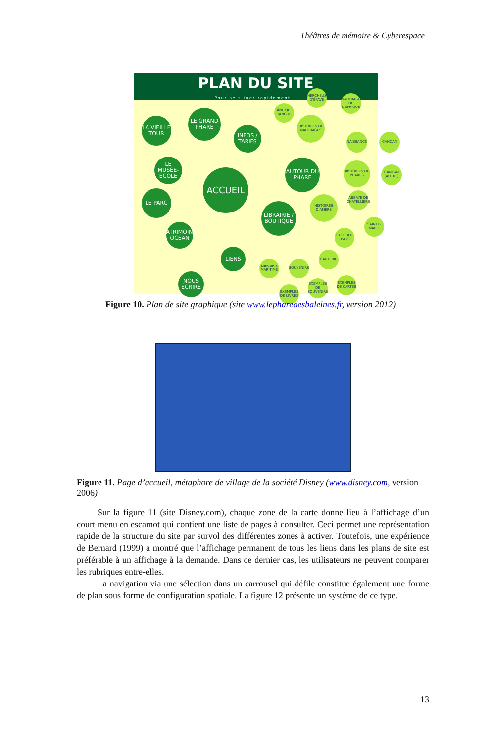Théâtres de mémoire & Cyberespace
PLAN DU SITE
Pour se situer rapidement...
ACCUEIL
LA VIEILLE TOUR
LE GRAND PHARE
INFOS / TARIFS
LE MUSÉE-ÉCOLE
LE PARC
PATRIMOINE OCÉAN
LIENS
NOUS ÉCRIRE
AUTOUR DU PHARE
LIBRAIRIE / BOUTIQUE
HISTOIRES DE NAUFRAGES
ÂNE QUI TANGUE
CHERCHEUSE D'ÉPAVE
NAUFRAGE DE L'AFRIQUE
NAISSANCE CANCAN
HISTOIRES DE PHARES
CANCAN (AUTRE)
HISTOIRES D'AMERS
ABBAYE DE CHATELLIERS
SAINTE-MARIE
CLOCHER D'ARS
CARTERIE
LIBRAIRIE MARITIME
SOUVENIRS
EXEMPLES DE LIVRES
EXEMPLES DE SOUVENIRS
EXEMPLES DE CARTES
Figure 10. Plan de site graphique (site www.lepharedesbaleines.fr, version 2012)
Figure 11. Page d’accueil, métaphore de village de la société Disney (www.disney.com, version 2006)
Sur la figure 11 (site Disney.com), chaque zone de la carte donne lieu à l’affichage d’un court menu en escamot qui contient une liste de pages à consulter. Ceci permet une représentation rapide de la structure du site par survol des différentes zones à activer. Toutefois, une expérience de Bernard (1999) a montré que l’affichage permanent de tous les liens dans les plans de site est préférable à un affichage à la demande. Dans ce dernier cas, les utilisateurs ne peuvent comparer les rubriques entre-elles.
La navigation via une sélection dans un carrousel qui défile constitue également une forme de plan sous forme de configuration spatiale. La figure 12 présente un système de ce type.
13